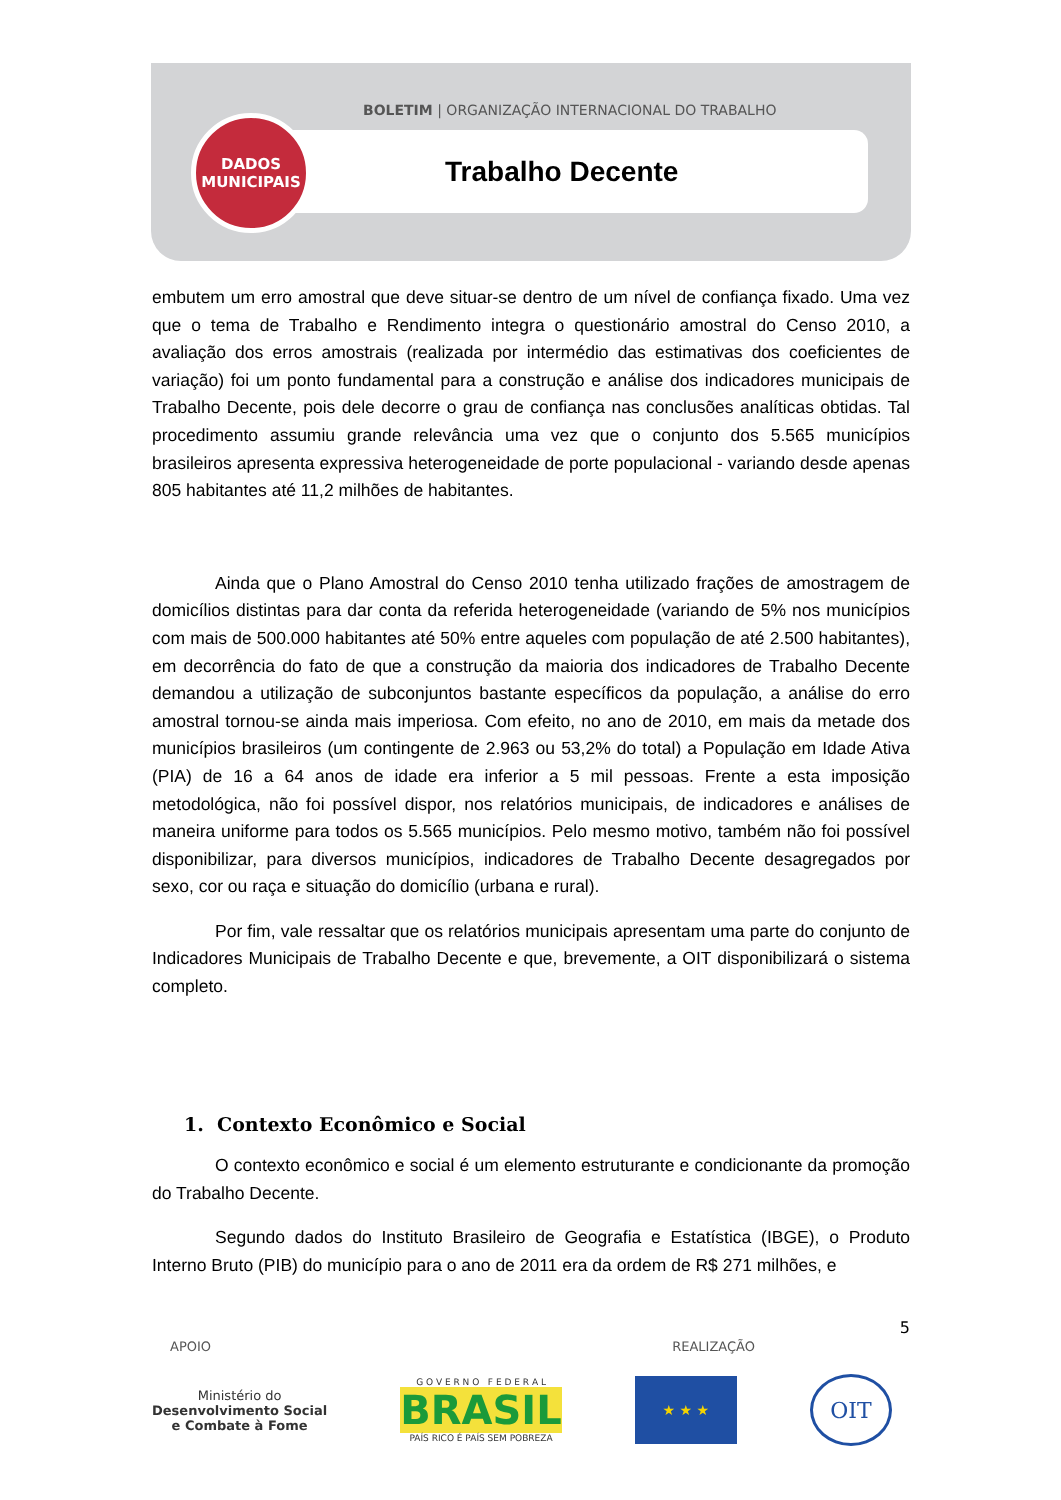BOLETIM | ORGANIZAÇÃO INTERNACIONAL DO TRABALHO
DADOS
MUNICIPAIS
Trabalho Decente
embutem um erro amostral que deve situar-se dentro de um nível de confiança fixado. Uma vez que o tema de Trabalho e Rendimento integra o questionário amostral do Censo 2010, a avaliação dos erros amostrais (realizada por intermédio das estimativas dos coeficientes de variação) foi um ponto fundamental para a construção e análise dos indicadores municipais de Trabalho Decente, pois dele decorre o grau de confiança nas conclusões analíticas obtidas. Tal procedimento assumiu grande relevância uma vez que o conjunto dos 5.565 municípios brasileiros apresenta expressiva heterogeneidade de porte populacional - variando desde apenas 805 habitantes até 11,2 milhões de habitantes.
Ainda que o Plano Amostral do Censo 2010 tenha utilizado frações de amostragem de domicílios distintas para dar conta da referida heterogeneidade (variando de 5% nos municípios com mais de 500.000 habitantes até 50% entre aqueles com população de até 2.500 habitantes), em decorrência do fato de que a construção da maioria dos indicadores de Trabalho Decente demandou a utilização de subconjuntos bastante específicos da população, a análise do erro amostral tornou-se ainda mais imperiosa. Com efeito, no ano de 2010, em mais da metade dos municípios brasileiros (um contingente de 2.963 ou 53,2% do total) a População em Idade Ativa (PIA) de 16 a 64 anos de idade era inferior a 5 mil pessoas. Frente a esta imposição metodológica, não foi possível dispor, nos relatórios municipais, de indicadores e análises de maneira uniforme para todos os 5.565 municípios. Pelo mesmo motivo, também não foi possível disponibilizar, para diversos municípios, indicadores de Trabalho Decente desagregados por sexo, cor ou raça e situação do domicílio (urbana e rural).
Por fim, vale ressaltar que os relatórios municipais apresentam uma parte do conjunto de Indicadores Municipais de Trabalho Decente e que, brevemente, a OIT disponibilizará o sistema completo.
1. Contexto Econômico e Social
O contexto econômico e social é um elemento estruturante e condicionante da promoção do Trabalho Decente.
Segundo dados do Instituto Brasileiro de Geografia e Estatística (IBGE), o Produto Interno Bruto (PIB) do município para o ano de 2011 era da ordem de R$ 271 milhões, e
5
APOIO REALIZAÇÃO
Ministério do
Desenvolvimento Social
e Combate à Fome
G O V E R N O F E D E R A L
BRASIL
PAÍS RICO É PAÍS SEM POBREZA
★ ★ ★
OIT